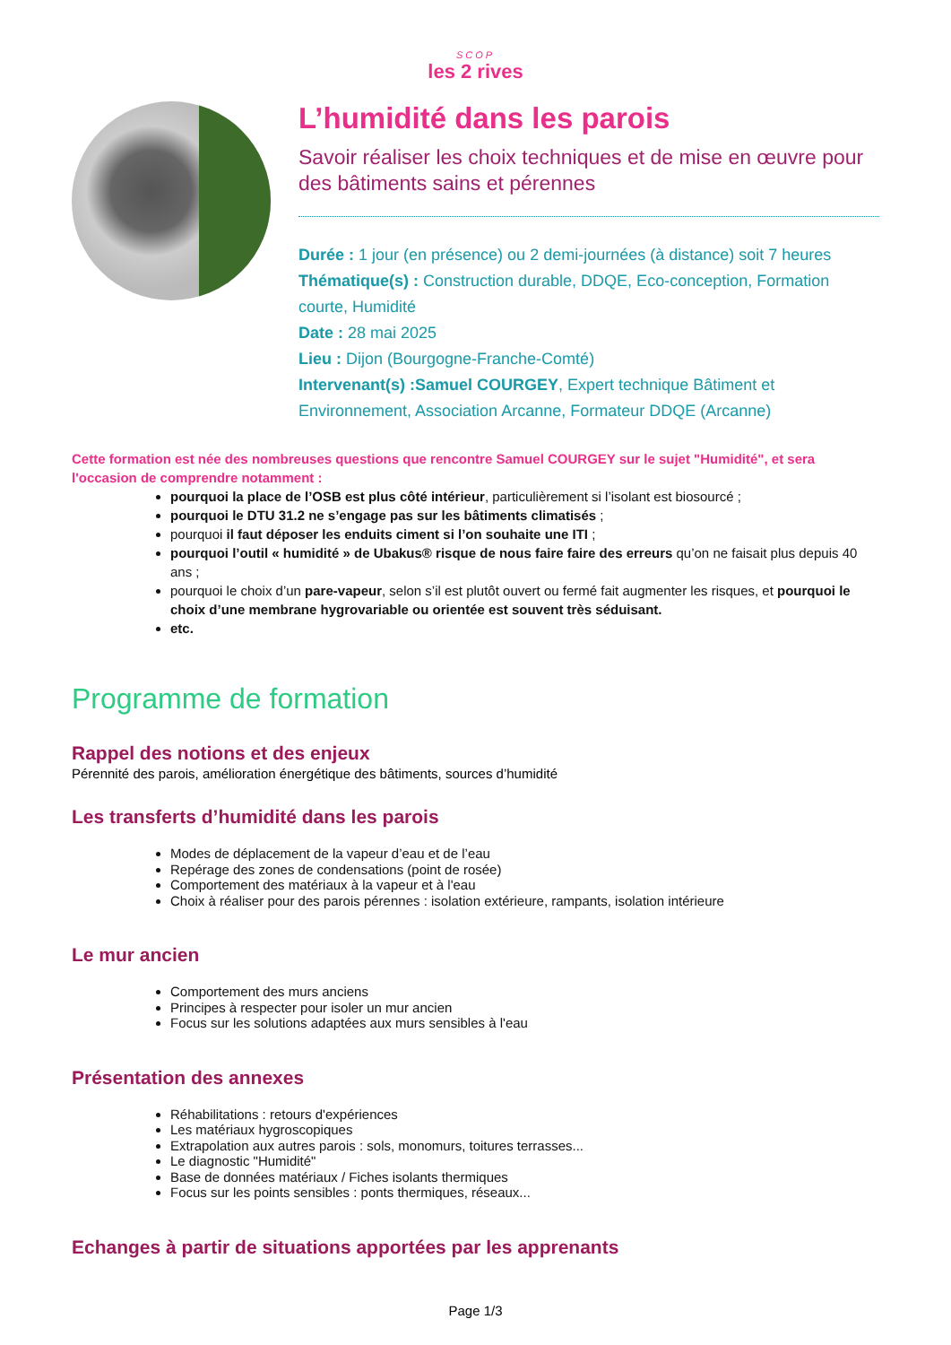SCOP
les 2 rives
L’humidité dans les parois
Savoir réaliser les choix techniques et de mise en œuvre pour des bâtiments sains et pérennes
Durée : 1 jour (en présence) ou 2 demi-journées (à distance) soit 7 heures
Thématique(s) : Construction durable, DDQE, Eco-conception, Formation courte, Humidité
Date : 28 mai 2025
Lieu : Dijon (Bourgogne-Franche-Comté)
Intervenant(s) :Samuel COURGEY, Expert technique Bâtiment et Environnement, Association Arcanne, Formateur DDQE (Arcanne)
Cette formation est née des nombreuses questions que rencontre Samuel COURGEY sur le sujet "Humidité", et sera l'occasion de comprendre notamment :
pourquoi la place de l’OSB est plus côté intérieur, particulièrement si l’isolant est biosourcé ;
pourquoi le DTU 31.2 ne s’engage pas sur les bâtiments climatisés ;
pourquoi il faut déposer les enduits ciment si l’on souhaite une ITI ;
pourquoi l’outil « humidité » de Ubakus® risque de nous faire faire des erreurs qu’on ne faisait plus depuis 40 ans ;
pourquoi le choix d’un pare-vapeur, selon s’il est plutôt ouvert ou fermé fait augmenter les risques, et pourquoi le choix d’une membrane hygrovariable ou orientée est souvent très séduisant.
etc.
Programme de formation
Rappel des notions et des enjeux
Pérennité des parois, amélioration énergétique des bâtiments, sources d’humidité
Les transferts d’humidité dans les parois
Modes de déplacement de la vapeur d’eau et de l’eau
Repérage des zones de condensations (point de rosée)
Comportement des matériaux à la vapeur et à l'eau
Choix à réaliser pour des parois pérennes : isolation extérieure, rampants, isolation intérieure
Le mur ancien
Comportement des murs anciens
Principes à respecter pour isoler un mur ancien
Focus sur les solutions adaptées aux murs sensibles à l'eau
Présentation des annexes
Réhabilitations : retours d'expériences
Les matériaux hygroscopiques
Extrapolation aux autres parois : sols, monomurs, toitures terrasses...
Le diagnostic "Humidité"
Base de données matériaux / Fiches isolants thermiques
Focus sur les points sensibles : ponts thermiques, réseaux...
Echanges à partir de situations apportées par les apprenants
Page 1/3